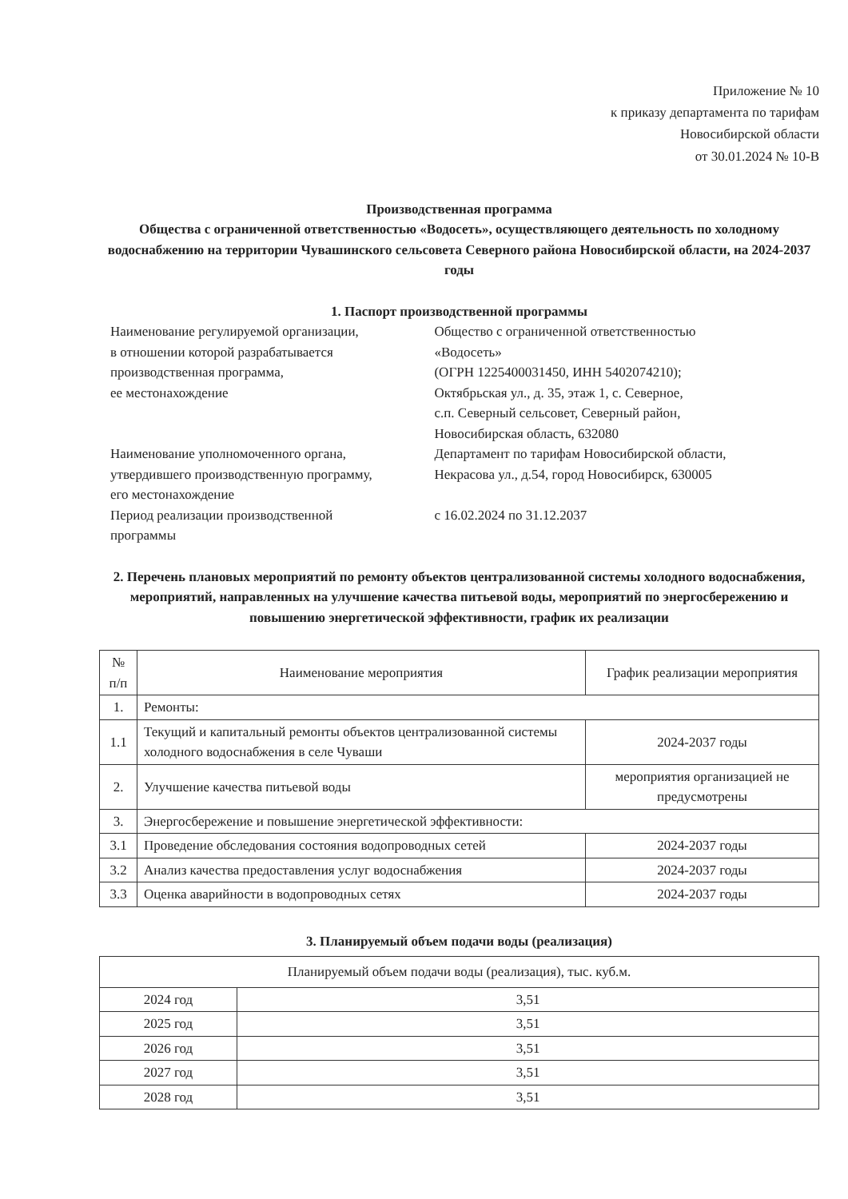Приложение № 10
к приказу департамента по тарифам
Новосибирской области
от 30.01.2024 № 10-В
Производственная программа
Общества с ограниченной ответственностью «Водосеть», осуществляющего деятельность по холодному водоснабжению на территории Чувашинского сельсовета Северного района Новосибирской области, на 2024-2037 годы
1. Паспорт производственной программы
| Наименование регулируемой организации, в отношении которой разрабатывается производственная программа, ее местонахождение | Общество с ограниченной ответственностью «Водосеть» (ОГРН 1225400031450, ИНН 5402074210); Октябрьская ул., д. 35, этаж 1, с. Северное, с.п. Северный сельсовет, Северный район, Новосибирская область, 632080 |
| Наименование уполномоченного органа, утвердившего производственную программу, его местонахождение | Департамент по тарифам Новосибирской области, Некрасова ул., д.54, город Новосибирск, 630005 |
| Период реализации производственной программы | с 16.02.2024 по 31.12.2037 |
2. Перечень плановых мероприятий по ремонту объектов централизованной системы холодного водоснабжения, мероприятий, направленных на улучшение качества питьевой воды, мероприятий по энергосбережению и повышению энергетической эффективности, график их реализации
| № п/п | Наименование мероприятия | График реализации мероприятия |
| --- | --- | --- |
| 1. | Ремонты: | |
| 1.1 | Текущий и капитальный ремонты объектов централизованной системы холодного водоснабжения в селе Чуваши | 2024-2037 годы |
| 2. | Улучшение качества питьевой воды | мероприятия организацией не предусмотрены |
| 3. | Энергосбережение и повышение энергетической эффективности: | |
| 3.1 | Проведение обследования состояния водопроводных сетей | 2024-2037 годы |
| 3.2 | Анализ качества предоставления услуг водоснабжения | 2024-2037 годы |
| 3.3 | Оценка аварийности в водопроводных сетях | 2024-2037 годы |
3. Планируемый объем подачи воды (реализация)
| Планируемый объем подачи воды (реализация), тыс. куб.м. | |
| --- | --- |
| 2024 год | 3,51 |
| 2025 год | 3,51 |
| 2026 год | 3,51 |
| 2027 год | 3,51 |
| 2028 год | 3,51 |